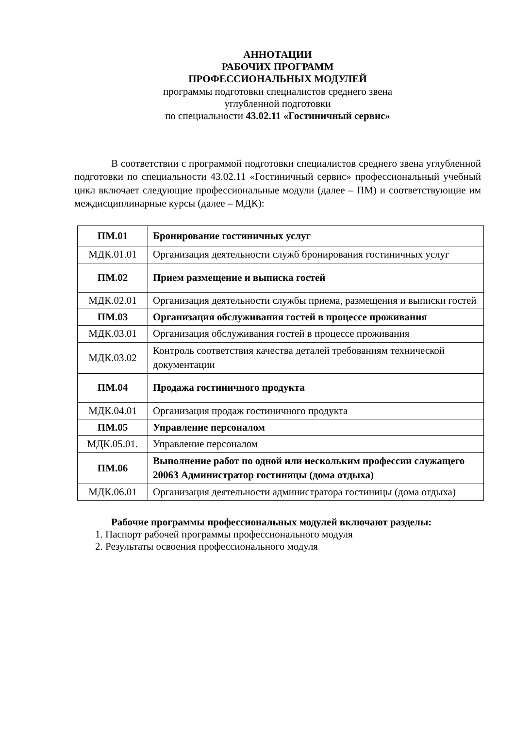АННОТАЦИИ
РАБОЧИХ ПРОГРАММ
ПРОФЕССИОНАЛЬНЫХ МОДУЛЕЙ
программы подготовки специалистов среднего звена
углубленной подготовки
по специальности 43.02.11 «Гостиничный сервис»
В соответствии с программой подготовки специалистов среднего звена углубленной подготовки по специальности 43.02.11 «Гостиничный сервис» профессиональный учебный цикл включает следующие профессиональные модули (далее – ПМ) и соответствующие им междисциплинарные курсы (далее – МДК):
| ПМ.01 | Бронирование гостиничных услуг |
| МДК.01.01 | Организация деятельности служб бронирования гостиничных услуг |
| ПМ.02 | Прием размещение и выписка гостей |
| МДК.02.01 | Организация деятельности службы приема, размещения и выписки гостей |
| ПМ.03 | Организация обслуживания гостей в процессе проживания |
| МДК.03.01 | Организация обслуживания гостей в процессе проживания |
| МДК.03.02 | Контроль соответствия качества деталей требованиям технической документации |
| ПМ.04 | Продажа гостиничного продукта |
| МДК.04.01 | Организация продаж гостиничного продукта |
| ПМ.05 | Управление персоналом |
| МДК.05.01. | Управление персоналом |
| ПМ.06 | Выполнение работ по одной или нескольким профессии служащего 20063 Администратор гостиницы (дома отдыха) |
| МДК.06.01 | Организация деятельности администратора гостиницы (дома отдыха) |
Рабочие программы профессиональных модулей включают разделы:
1. Паспорт рабочей программы профессионального модуля
2. Результаты освоения профессионального модуля